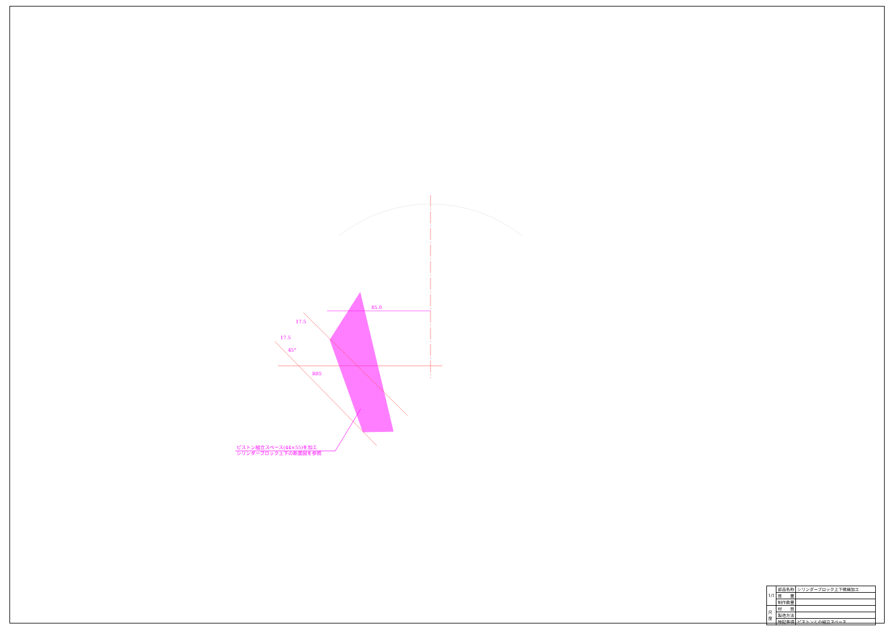85.0
17.5
17.5
45°
R85
ピストン組立スペース(44×55)を加工
シリンダーブロック上下の断面図を参照
| 1/1 | 部品名称 | シリンダーブロック上下微細加工 |
| | 質 量 | |
| | 制作数量 | |
| 尺 度 | 材 質 | |
| | 製造方法 | |
| | 特記事項 | ピストンとの組立スペース |